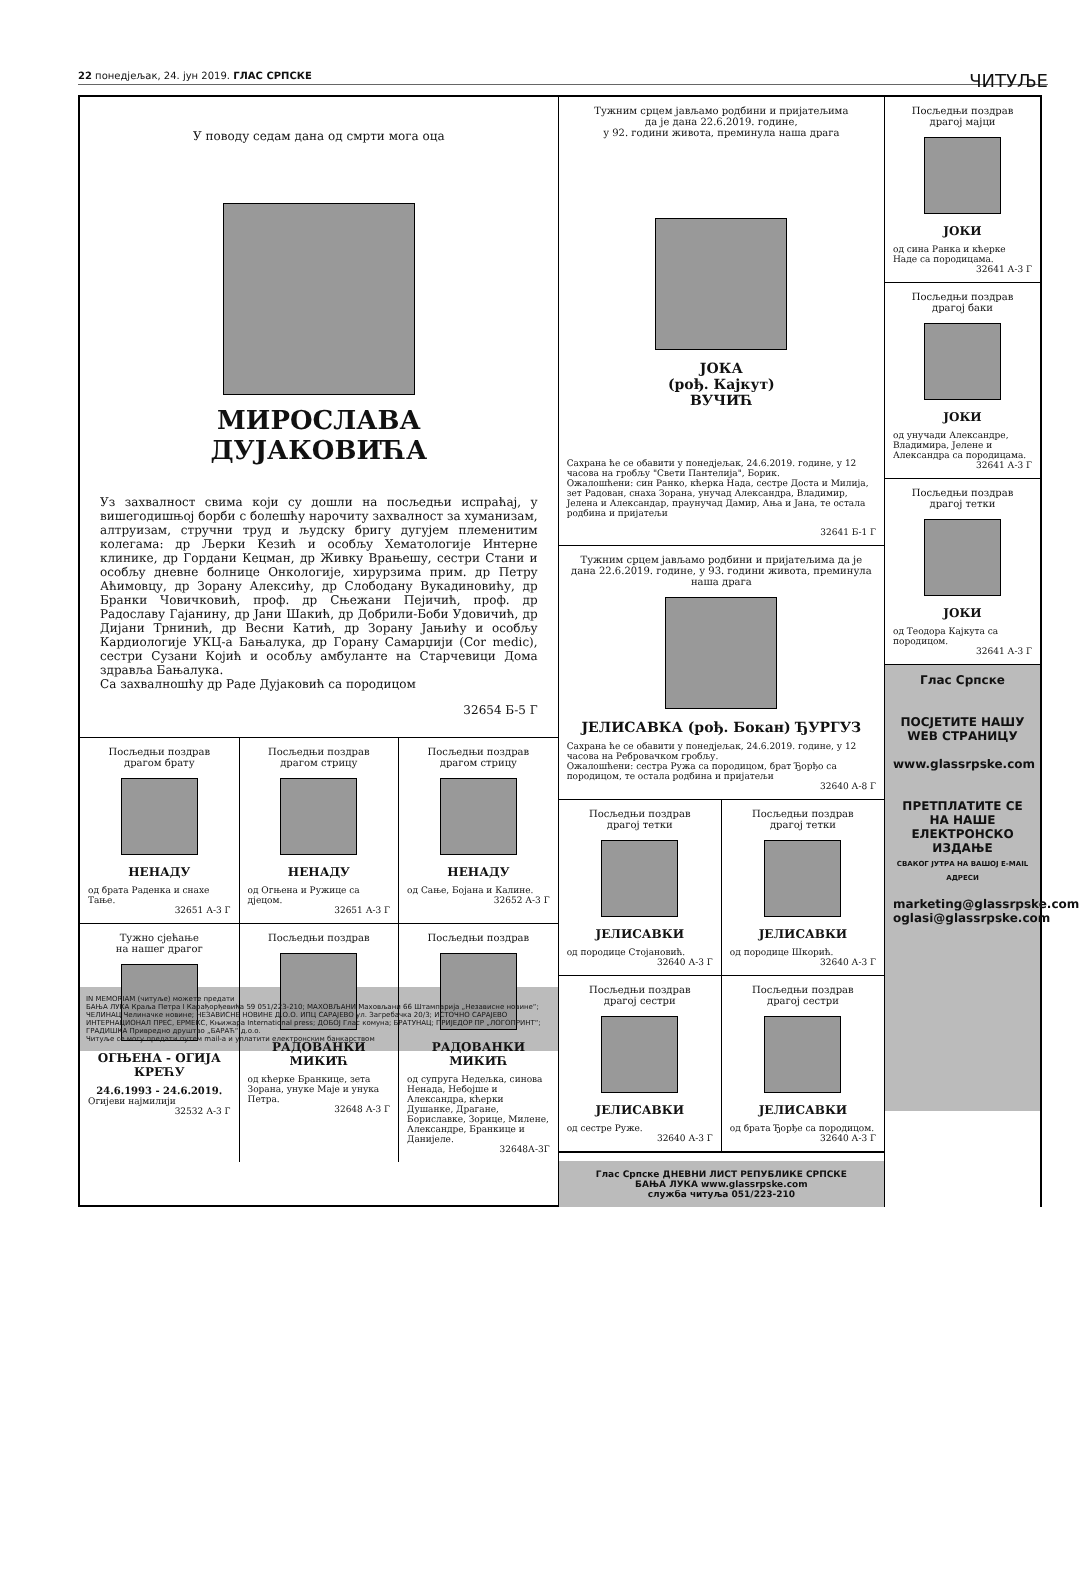22 понедјељак, 24. јун 2019. ГЛАС СРПСКЕ ЧИТУЉЕ
У поводу седам дана од смрти мога оца
МИРОСЛАВА
ДУЈАКОВИЋА
Уз захвалност свима који су дошли на посљедњи испраћај, у вишегодишњој борби с болешћу нарочиту захвалност за хуманизам, алтруизам, стручни труд и људску бригу дугујем племенитим колегама: др Љерки Кезић и особљу Хематологије Интерне клинике, др Гордани Кецман, др Живку Врањешу, сестри Стани и особљу дневне болнице Онкологије, хирурзима прим. др Петру Аћимовцу, др Зорану Алексићу, др Слободану Вукадиновићу, др Бранки Човичковић, проф. др Сњежани Пејичић, проф. др Радославу Гајанину, др Јани Шакић, др Добрили-Боби Удовичић, др Дијани Трнинић, др Весни Катић, др Зорану Јањићу и особљу Кардиологије УКЦ-а Бањалука, др Горану Самарџији (Cor medic), сестри Сузани Којић и особљу амбуланте на Старчевици Дома здравља Бањалука.
Са захвалношћу др Раде Дујаковић са породицом
32654 Б-5 Г
Посљедњи поздрав
драгом брату
НЕНАДУ
од брата Раденка и снахе Тање.
32651 А-3 Г
Посљедњи поздрав
драгом стрицу
НЕНАДУ
од Огњена и Ружице са дјецом.
32651 А-3 Г
Посљедњи поздрав
драгом стрицу
НЕНАДУ
од Сање, Бојана и Калине.
32652 А-3 Г
Тужно сјећање
на нашег драгог
ОГЊЕНА - ОГИЈА КРЕЋУ
24.6.1993 - 24.6.2019.
Огијеви најмилији
32532 А-3 Г
Посљедњи поздрав
РАДОВАНКИ МИКИЋ
од кћерке Бранкице, зета Зорана, унуке Маје и унука Петра.
32648 А-3 Г
Посљедњи поздрав
РАДОВАНКИ МИКИЋ
од супруга Недељка, синова Ненада, Небојше и Александра, кћерки Душанке, Драгане, Бориславке, Зорице, Милене, Александре, Бранкице и Данијеле.
32648А-3Г
Тужним срцем јављамо родбини и пријатељима
да је дана 22.6.2019. године,
у 92. години живота, преминула наша драга
ЈОКА
(рођ. Кајкут)
ВУЧИЋ
Сахрана ће се обавити у понедјељак, 24.6.2019. године, у 12 часова на гробљу "Свети Пантелија", Борик.
Ожалошћени: син Ранко, кћерка Нада, сестре Доста и Милија, зет Радован, снаха Зорана, унучад Александра, Владимир, Јелена и Александар, праунучад Дамир, Ања и Јана, те остала родбина и пријатељи
32641 Б-1 Г
Тужним срцем јављамо родбини и пријатељима да је дана 22.6.2019. године, у 93. години живота, преминула наша драга
ЈЕЛИСАВКА (рођ. Бокан) ЂУРГУЗ
Сахрана ће се обавити у понедјељак, 24.6.2019. године, у 12 часова на Ребровачком гробљу.
Ожалошћени: сестра Ружа са породицом, брат Ђорђо са породицом, те остала родбина и пријатељи
32640 А-8 Г
Посљедњи поздрав
драгој тетки
ЈЕЛИСАВКИ
од породице Стојановић.
32640 А-3 Г
Посљедњи поздрав
драгој тетки
ЈЕЛИСАВКИ
од породице Шкорић.
32640 А-3 Г
Посљедњи поздрав
драгој сестри
ЈЕЛИСАВКИ
од сестре Руже.
32640 А-3 Г
Посљедњи поздрав
драгој сестри
ЈЕЛИСАВКИ
од брата Ђорђе са породицом.
32640 А-3 Г
Глас Српске ДНЕВНИ ЛИСТ РЕПУБЛИКЕ СРПСКЕ
БАЊА ЛУКА www.glassrpske.com
служба читуља 051/223-210
Посљедњи поздрав
драгој мајци
ЈОКИ
од сина Ранка и кћерке Наде са породицама.
32641 А-3 Г
Посљедњи поздрав
драгој баки
ЈОКИ
од унучади Александре, Владимира, Јелене и Александра са породицама.
32641 А-3 Г
Посљедњи поздрав
драгој тетки
ЈОКИ
од Теодора Кајкута са породицом.
32641 А-3 Г
Глас Српске
ПОСЈЕТИТЕ НАШУ WEB СТРАНИЦУ
www.glassrpske.com
ПРЕТПЛАТИТЕ СЕ НА НАШЕ ЕЛЕКТРОНСКО ИЗДАЊЕ
СВАКОГ ЈУТРА НА ВАШОЈ E-MAIL АДРЕСИ
marketing@glassrpske.com
oglasi@glassrpske.com
IN MEMORIAM (читуље) можете предати
БАЊА ЛУКА Краља Петра I Карађорђевића 59 051/223-210; МАХОВЉАНИ Маховљани 66 Штампарија „Независне новине“; ЧЕЛИНАЦ Челиначке новине; НЕЗАВИСНЕ НОВИНЕ Д.О.О. ИПЦ САРАЈЕВО ул. Загребачка 20/3; ИСТОЧНО САРАЈЕВО ИНТЕРНАЦИОНАЛ ПРЕС, ЕРМЕКС, Књижара International press; ДОБОЈ Глас комуна; БРАТУНАЦ; ПРИЈЕДОР ПР „ЛОГОПРИНТ“; ГРАДИШКА Привредно друштво „БАРАЋ“ д.о.о.
Читуље се могу предати путем mail-а и уплатити електронским банкарством